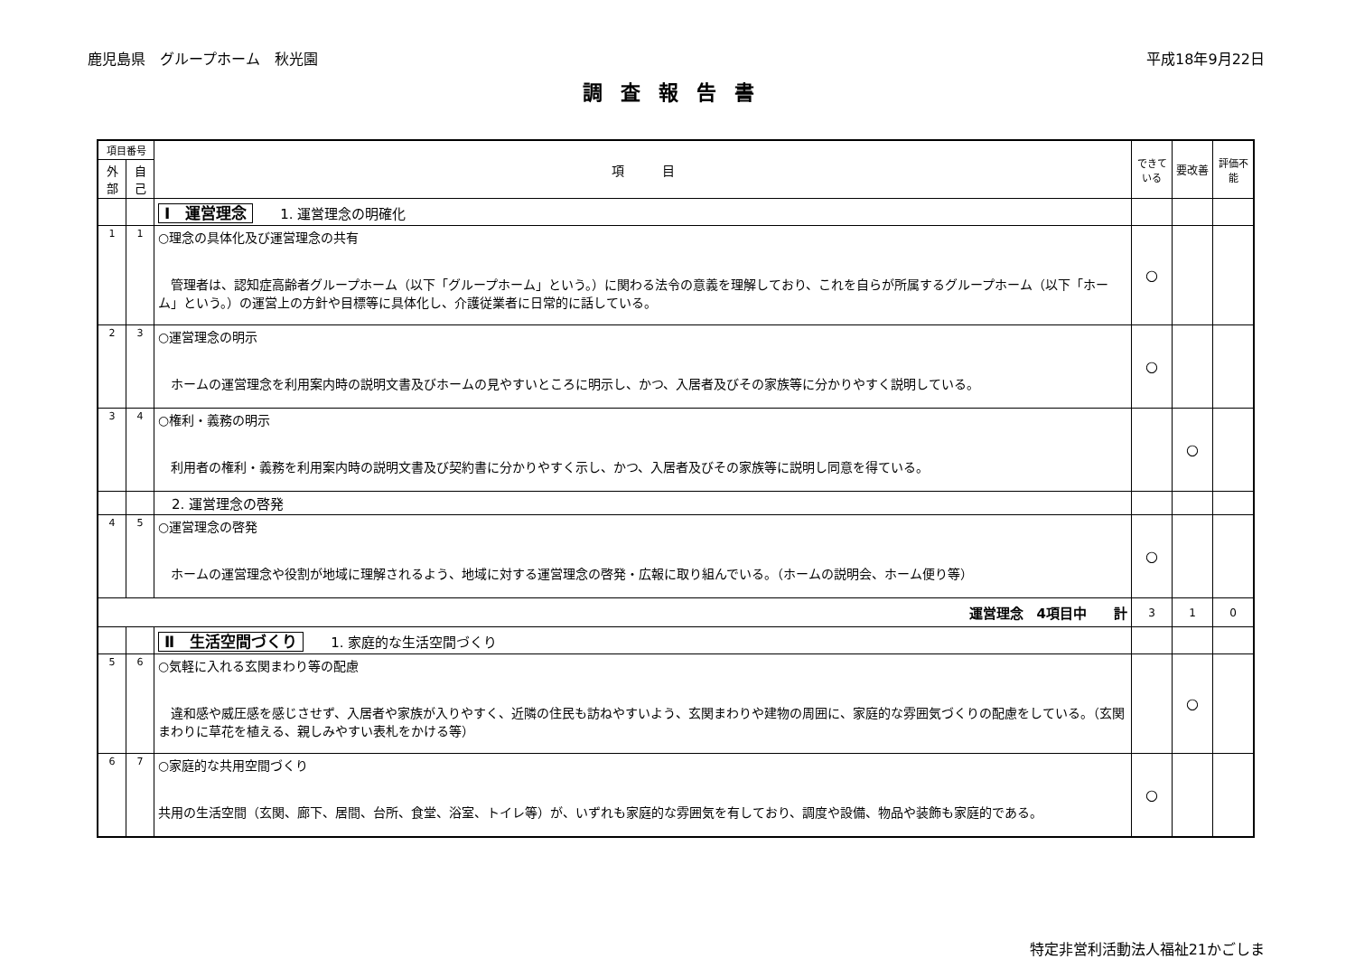鹿児島県　グループホーム　秋光園 平成18年9月22日
調査報告書
| 項目番号 | | 項 目 | できている | 要改善 | 評価不能 |
| --- | --- | --- | --- | --- | --- |
| 外部 | 自己 | | | | |
| | | Ⅰ 運営理念 1. 運営理念の明確化 | | | |
| 1 | 1 | ○理念の具体化及び運営理念の共有 管理者は、認知症高齢者グループホーム（以下「グループホーム」という。）に関わる法令の意義を理解しており、これを自らが所属するグループホーム（以下「ホーム」という。）の運営上の方針や目標等に具体化し、介護従業者に日常的に話している。 | ○ | | |
| 2 | 3 | ○運営理念の明示 ホームの運営理念を利用案内時の説明文書及びホームの見やすいところに明示し、かつ、入居者及びその家族等に分かりやすく説明している。 | ○ | | |
| 3 | 4 | ○権利・義務の明示 利用者の権利・義務を利用案内時の説明文書及び契約書に分かりやすく示し、かつ、入居者及びその家族等に説明し同意を得ている。 | | ○ | |
| | | 2. 運営理念の啓発 | | | |
| 4 | 5 | ○運営理念の啓発 ホームの運営理念や役割が地域に理解されるよう、地域に対する運営理念の啓発・広報に取り組んでいる。（ホームの説明会、ホーム便り等） | ○ | | |
| 運営理念 4項目中 計 | | | 3 | 1 | 0 |
| | | Ⅱ 生活空間づくり 1. 家庭的な生活空間づくり | | | |
| 5 | 6 | ○気軽に入れる玄関まわり等の配慮 違和感や威圧感を感じさせず、入居者や家族が入りやすく、近隣の住民も訪ねやすいよう、玄関まわりや建物の周囲に、家庭的な雰囲気づくりの配慮をしている。（玄関まわりに草花を植える、親しみやすい表札をかける等） | | ○ | |
| 6 | 7 | ○家庭的な共用空間づくり 共用の生活空間（玄関、廊下、居間、台所、食堂、浴室、トイレ等）が、いずれも家庭的な雰囲気を有しており、調度や設備、物品や装飾も家庭的である。 | ○ | | |
特定非営利活動法人福祉21かごしま